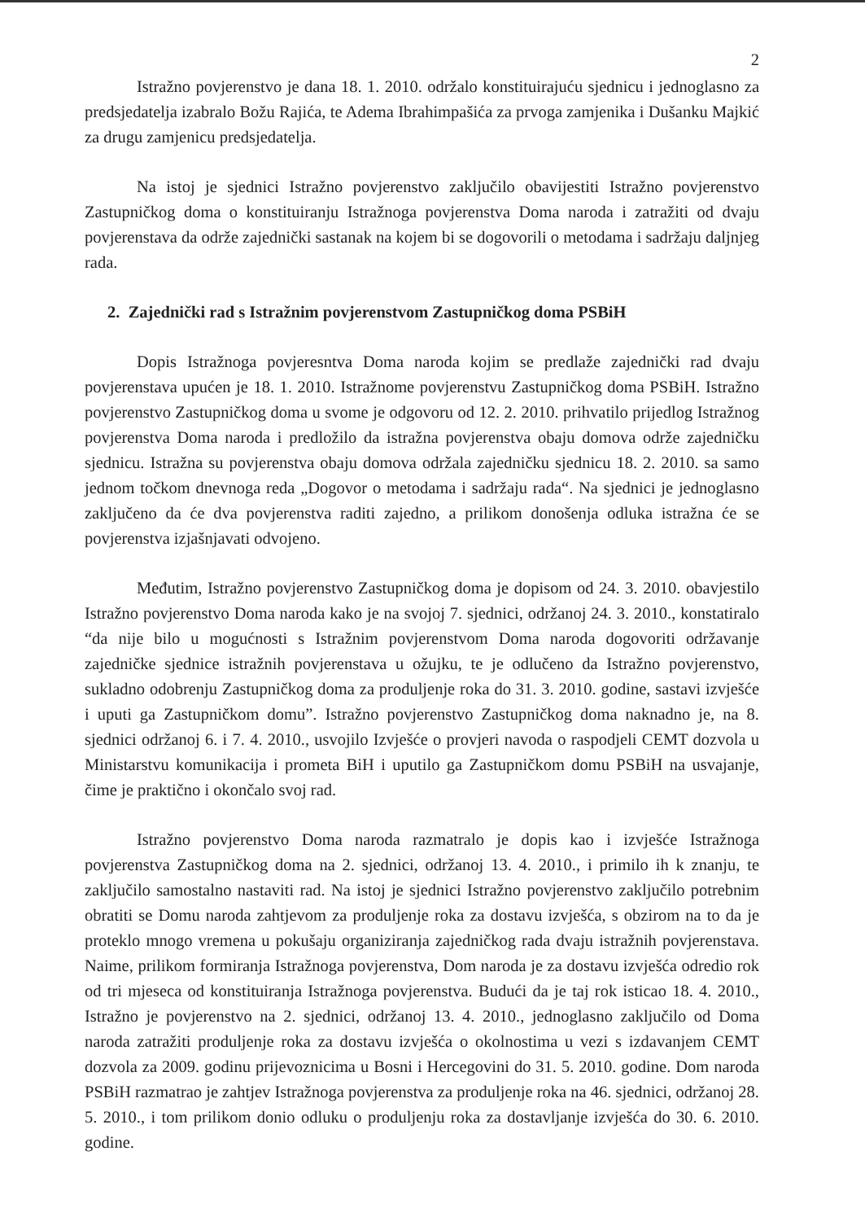2
Istražno povjerenstvo je dana 18. 1. 2010. održalo konstituirajuću sjednicu i jednoglasno za predsjedatelja izabralo Božu Rajića, te Adema Ibrahimpašića za prvoga zamjenika i Dušanku Majkić za drugu zamjenicu predsjedatelja.
Na istoj je sjednici Istražno povjerenstvo zaključilo obavijestiti Istražno povjerenstvo Zastupničkog doma o konstituiranju Istražnoga povjerenstva Doma naroda i zatražiti od dvaju povjerenstava da održe zajednički sastanak na kojem bi se dogovorili o metodama i sadržaju daljnjeg rada.
2. Zajednički rad s Istražnim povjerenstvom Zastupničkog doma PSBiH
Dopis Istražnoga povjeresntva Doma naroda kojim se predlaže zajednički rad dvaju povjerenstava upućen je 18. 1. 2010. Istražnome povjerenstvu Zastupničkog doma PSBiH. Istražno povjerenstvo Zastupničkog doma u svome je odgovoru od 12. 2. 2010. prihvatilo prijedlog Istražnog povjerenstva Doma naroda i predložilo da istražna povjerenstva obaju domova održe zajedničku sjednicu. Istražna su povjerenstva obaju domova održala zajedničku sjednicu 18. 2. 2010. sa samo jednom točkom dnevnoga reda „Dogovor o metodama i sadržaju rada“. Na sjednici je jednoglasno zaključeno da će dva povjerenstva raditi zajedno, a prilikom donošenja odluka istražna će se povjerenstva izjašnjavati odvojeno.
Međutim, Istražno povjerenstvo Zastupničkog doma je dopisom od 24. 3. 2010. obavjestilo Istražno povjerenstvo Doma naroda kako je na svojoj 7. sjednici, održanoj 24. 3. 2010., konstatiralo “da nije bilo u mogućnosti s Istražnim povjerenstvom Doma naroda dogovoriti održavanje zajedničke sjednice istražnih povjerenstava u ožujku, te je odlučeno da Istražno povjerenstvo, sukladno odobrenju Zastupničkog doma za produljenje roka do 31. 3. 2010. godine, sastavi izvješće i uputi ga Zastupničkom domu”. Istražno povjerenstvo Zastupničkog doma naknadno je, na 8. sjednici održanoj 6. i 7. 4. 2010., usvojilo Izvješće o provjeri navoda o raspodjeli CEMT dozvola u Ministarstvu komunikacija i prometa BiH i uputilo ga Zastupničkom domu PSBiH na usvajanje, čime je praktično i okončalo svoj rad.
Istražno povjerenstvo Doma naroda razmatralo je dopis kao i izvješće Istražnoga povjerenstva Zastupničkog doma na 2. sjednici, održanoj 13. 4. 2010., i primilo ih k znanju, te zaključilo samostalno nastaviti rad. Na istoj je sjednici Istražno povjerenstvo zaključilo potrebnim obratiti se Domu naroda zahtjevom za produljenje roka za dostavu izvješća, s obzirom na to da je proteklo mnogo vremena u pokušaju organiziranja zajedničkog rada dvaju istražnih povjerenstava. Naime, prilikom formiranja Istražnoga povjerenstva, Dom naroda je za dostavu izvješća odredio rok od tri mjeseca od konstituiranja Istražnoga povjerenstva. Budući da je taj rok isticao 18. 4. 2010., Istražno je povjerenstvo na 2. sjednici, održanoj 13. 4. 2010., jednoglasno zaključilo od Doma naroda zatražiti produljenje roka za dostavu izvješća o okolnostima u vezi s izdavanjem CEMT dozvola za 2009. godinu prijevoznicima u Bosni i Hercegovini do 31. 5. 2010. godine. Dom naroda PSBiH razmatrao je zahtjev Istražnoga povjerenstva za produljenje roka na 46. sjednici, održanoj 28. 5. 2010., i tom prilikom donio odluku o produljenju roka za dostavljanje izvješća do 30. 6. 2010. godine.